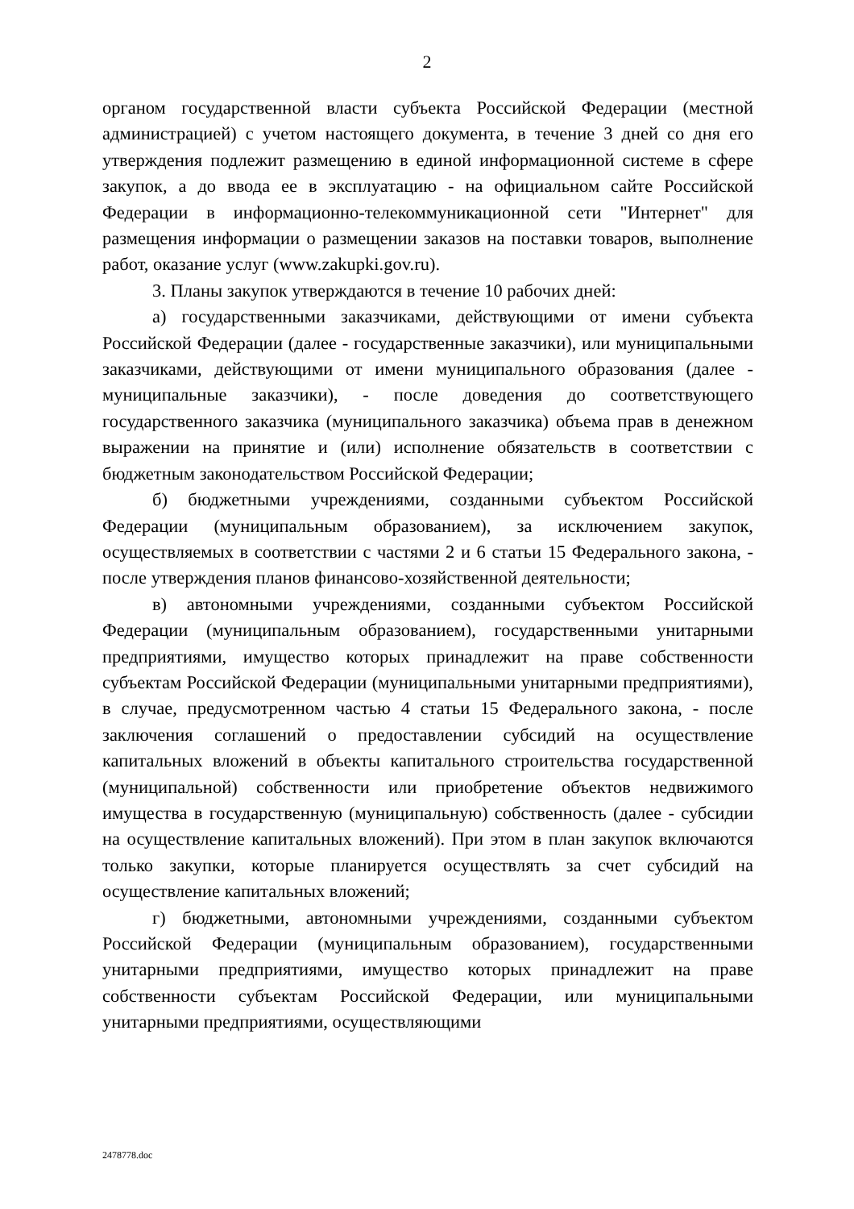2
органом государственной власти субъекта Российской Федерации (местной администрацией) с учетом настоящего документа, в течение 3 дней со дня его утверждения подлежит размещению в единой информационной системе в сфере закупок, а до ввода ее в эксплуатацию - на официальном сайте Российской Федерации в информационно-телекоммуникационной сети "Интернет" для размещения информации о размещении заказов на поставки товаров, выполнение работ, оказание услуг (www.zakupki.gov.ru).
3. Планы закупок утверждаются в течение 10 рабочих дней:
а) государственными заказчиками, действующими от имени субъекта Российской Федерации (далее - государственные заказчики), или муниципальными заказчиками, действующими от имени муниципального образования (далее - муниципальные заказчики), - после доведения до соответствующего государственного заказчика (муниципального заказчика) объема прав в денежном выражении на принятие и (или) исполнение обязательств в соответствии с бюджетным законодательством Российской Федерации;
б) бюджетными учреждениями, созданными субъектом Российской Федерации (муниципальным образованием), за исключением закупок, осуществляемых в соответствии с частями 2 и 6 статьи 15 Федерального закона, - после утверждения планов финансово-хозяйственной деятельности;
в) автономными учреждениями, созданными субъектом Российской Федерации (муниципальным образованием), государственными унитарными предприятиями, имущество которых принадлежит на праве собственности субъектам Российской Федерации (муниципальными унитарными предприятиями), в случае, предусмотренном частью 4 статьи 15 Федерального закона, - после заключения соглашений о предоставлении субсидий на осуществление капитальных вложений в объекты капитального строительства государственной (муниципальной) собственности или приобретение объектов недвижимого имущества в государственную (муниципальную) собственность (далее - субсидии на осуществление капитальных вложений). При этом в план закупок включаются только закупки, которые планируется осуществлять за счет субсидий на осуществление капитальных вложений;
г) бюджетными, автономными учреждениями, созданными субъектом Российской Федерации (муниципальным образованием), государственными унитарными предприятиями, имущество которых принадлежит на праве собственности субъектам Российской Федерации, или муниципальными унитарными предприятиями, осуществляющими
2478778.doc